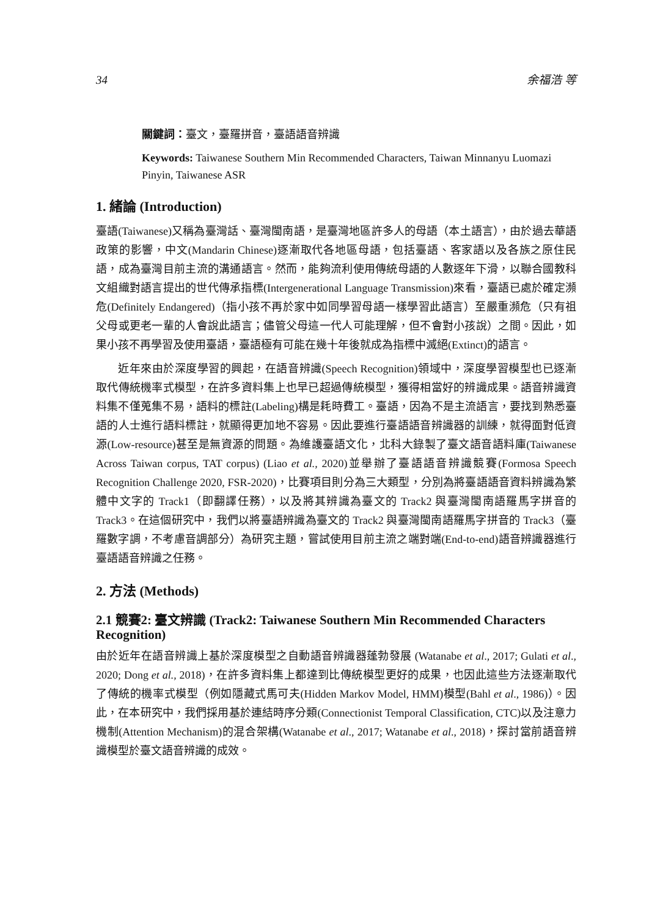34 余福浩 等
關鍵詞：臺文，臺羅拼音，臺語語音辨識
Keywords: Taiwanese Southern Min Recommended Characters, Taiwan Minnanyu Luomazi Pinyin, Taiwanese ASR
1. 緒論 (Introduction)
臺語(Taiwanese)又稱為臺灣話、臺灣閩南語，是臺灣地區許多人的母語（本土語言），由於過去華語政策的影響，中文(Mandarin Chinese)逐漸取代各地區母語，包括臺語、客家語以及各族之原住民語，成為臺灣目前主流的溝通語言。然而，能夠流利使用傳統母語的人數逐年下滑，以聯合國教科文組織對語言提出的世代傳承指標(Intergenerational Language Transmission)來看，臺語已處於確定瀕危(Definitely Endangered)（指小孩不再於家中如同學習母語一樣學習此語言）至嚴重瀕危（只有祖父母或更老一輩的人會說此語言；儘管父母這一代人可能理解，但不會對小孩說）之間。因此，如果小孩不再學習及使用臺語，臺語極有可能在幾十年後就成為指標中滅絕(Extinct)的語言。
近年來由於深度學習的興起，在語音辨識(Speech Recognition)領域中，深度學習模型也已逐漸取代傳統機率式模型，在許多資料集上也早已超過傳統模型，獲得相當好的辨識成果。語音辨識資料集不僅蒐集不易，語料的標註(Labeling)構是耗時費工。臺語，因為不是主流語言，要找到熟悉臺語的人士進行語料標註，就顯得更加地不容易。因此要進行臺語語音辨識器的訓練，就得面對低資源(Low-resource)甚至是無資源的問題。為維護臺語文化，北科大錄製了臺文語音語料庫(Taiwanese Across Taiwan corpus, TAT corpus) (Liao et al., 2020)並舉辦了臺語語音辨識競賽(Formosa Speech Recognition Challenge 2020, FSR-2020)，比賽項目則分為三大類型，分別為將臺語語音資料辨識為繁體中文字的 Track1（即翻譯任務），以及將其辨識為臺文的 Track2 與臺灣閩南語羅馬字拼音的 Track3。在這個研究中，我們以將臺語辨識為臺文的 Track2 與臺灣閩南語羅馬字拼音的 Track3（臺羅數字調，不考慮音調部分）為研究主題，嘗試使用目前主流之端對端(End-to-end)語音辨識器進行臺語語音辨識之任務。
2. 方法 (Methods)
2.1 競賽2: 臺文辨識 (Track2: Taiwanese Southern Min Recommended Characters Recognition)
由於近年在語音辨識上基於深度模型之自動語音辨識器蓬勃發展 (Watanabe et al., 2017; Gulati et al., 2020; Dong et al., 2018)，在許多資料集上都達到比傳統模型更好的成果，也因此這些方法逐漸取代了傳統的機率式模型（例如隱藏式馬可夫(Hidden Markov Model, HMM)模型(Bahl et al., 1986)）。因此，在本研究中，我們採用基於連結時序分類(Connectionist Temporal Classification, CTC)以及注意力機制(Attention Mechanism)的混合架構(Watanabe et al., 2017; Watanabe et al., 2018)，探討當前語音辨識模型於臺文語音辨識的成效。